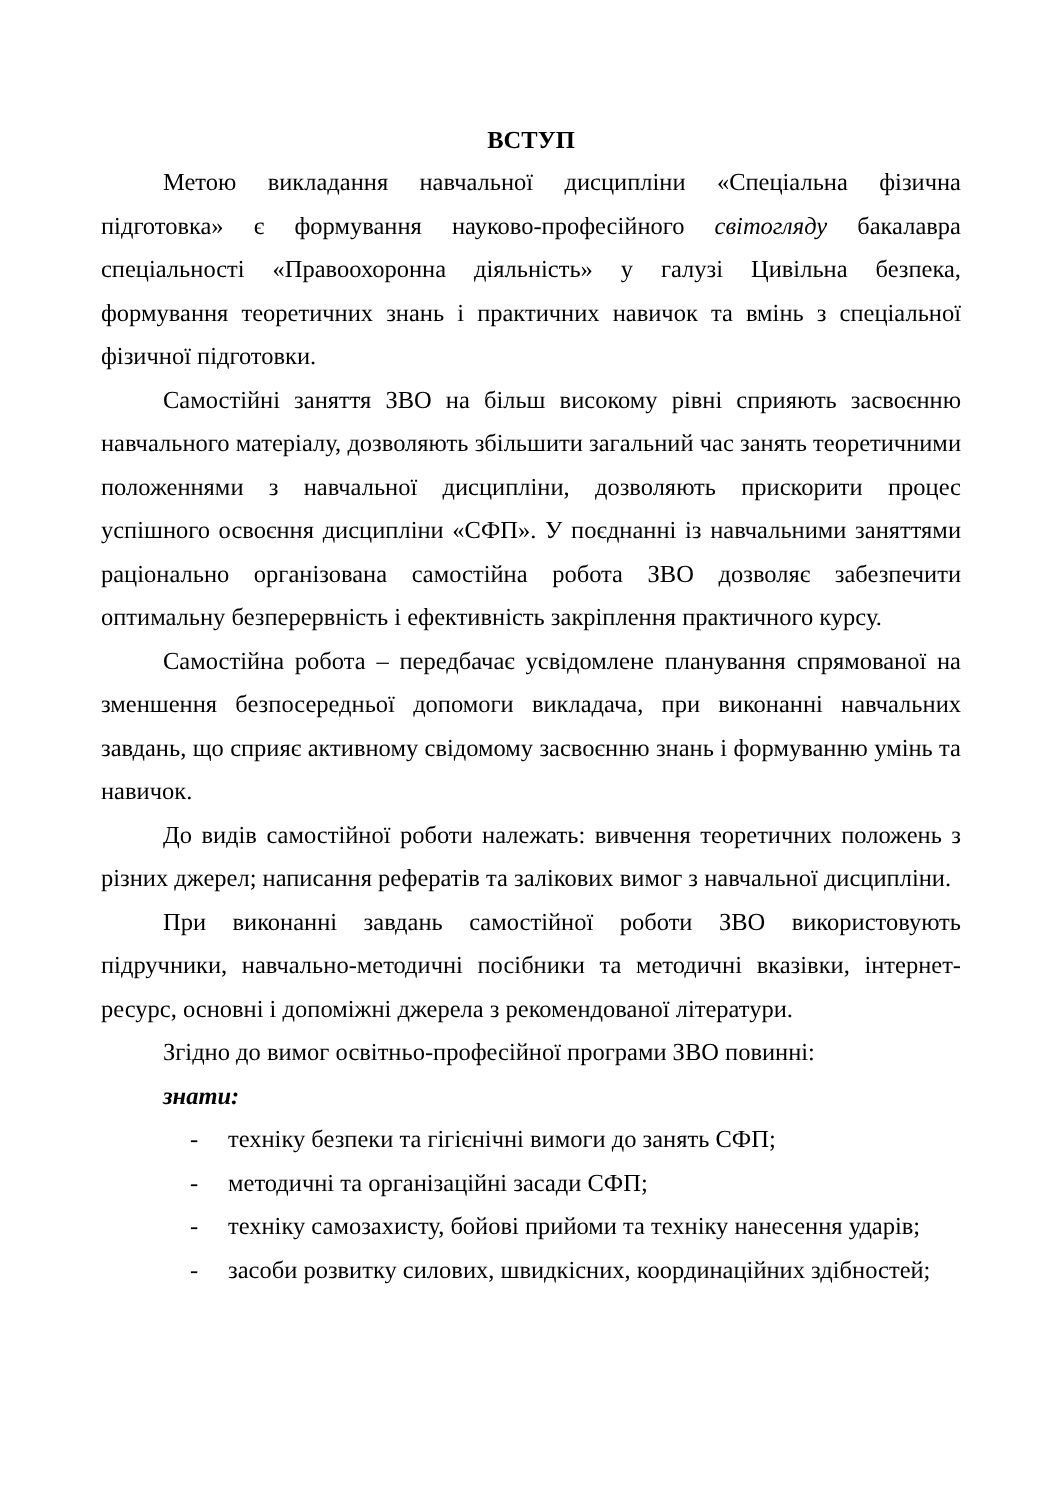ВСТУП
Метою викладання навчальної дисципліни «Спеціальна фізична підготовка» є формування науково-професійного світогляду бакалавра спеціальності «Правоохоронна діяльність» у галузі Цивільна безпека, формування теоретичних знань і практичних навичок та вмінь з спеціальної фізичної підготовки.
Самостійні заняття ЗВО на більш високому рівні сприяють засвоєнню навчального матеріалу, дозволяють збільшити загальний час занять теоретичними положеннями з навчальної дисципліни, дозволяють прискорити процес успішного освоєння дисципліни «СФП». У поєднанні із навчальними заняттями раціонально організована самостійна робота ЗВО дозволяє забезпечити оптимальну безперервність і ефективність закріплення практичного курсу.
Самостійна робота – передбачає усвідомлене планування спрямованої на зменшення безпосередньої допомоги викладача, при виконанні навчальних завдань, що сприяє активному свідомому засвоєнню знань і формуванню умінь та навичок.
До видів самостійної роботи належать: вивчення теоретичних положень з різних джерел; написання рефератів та залікових вимог з навчальної дисципліни.
При виконанні завдань самостійної роботи ЗВО використовують підручники, навчально-методичні посібники та методичні вказівки, інтернет-ресурс, основні і допоміжні джерела з рекомендованої літератури.
Згідно до вимог освітньо-професійної програми ЗВО повинні:
знати:
- техніку безпеки та гігієнічні вимоги до занять СФП;
- методичні та організаційні засади СФП;
- техніку самозахисту, бойові прийоми та техніку нанесення ударів;
- засоби розвитку силових, швидкісних, координаційних здібностей;